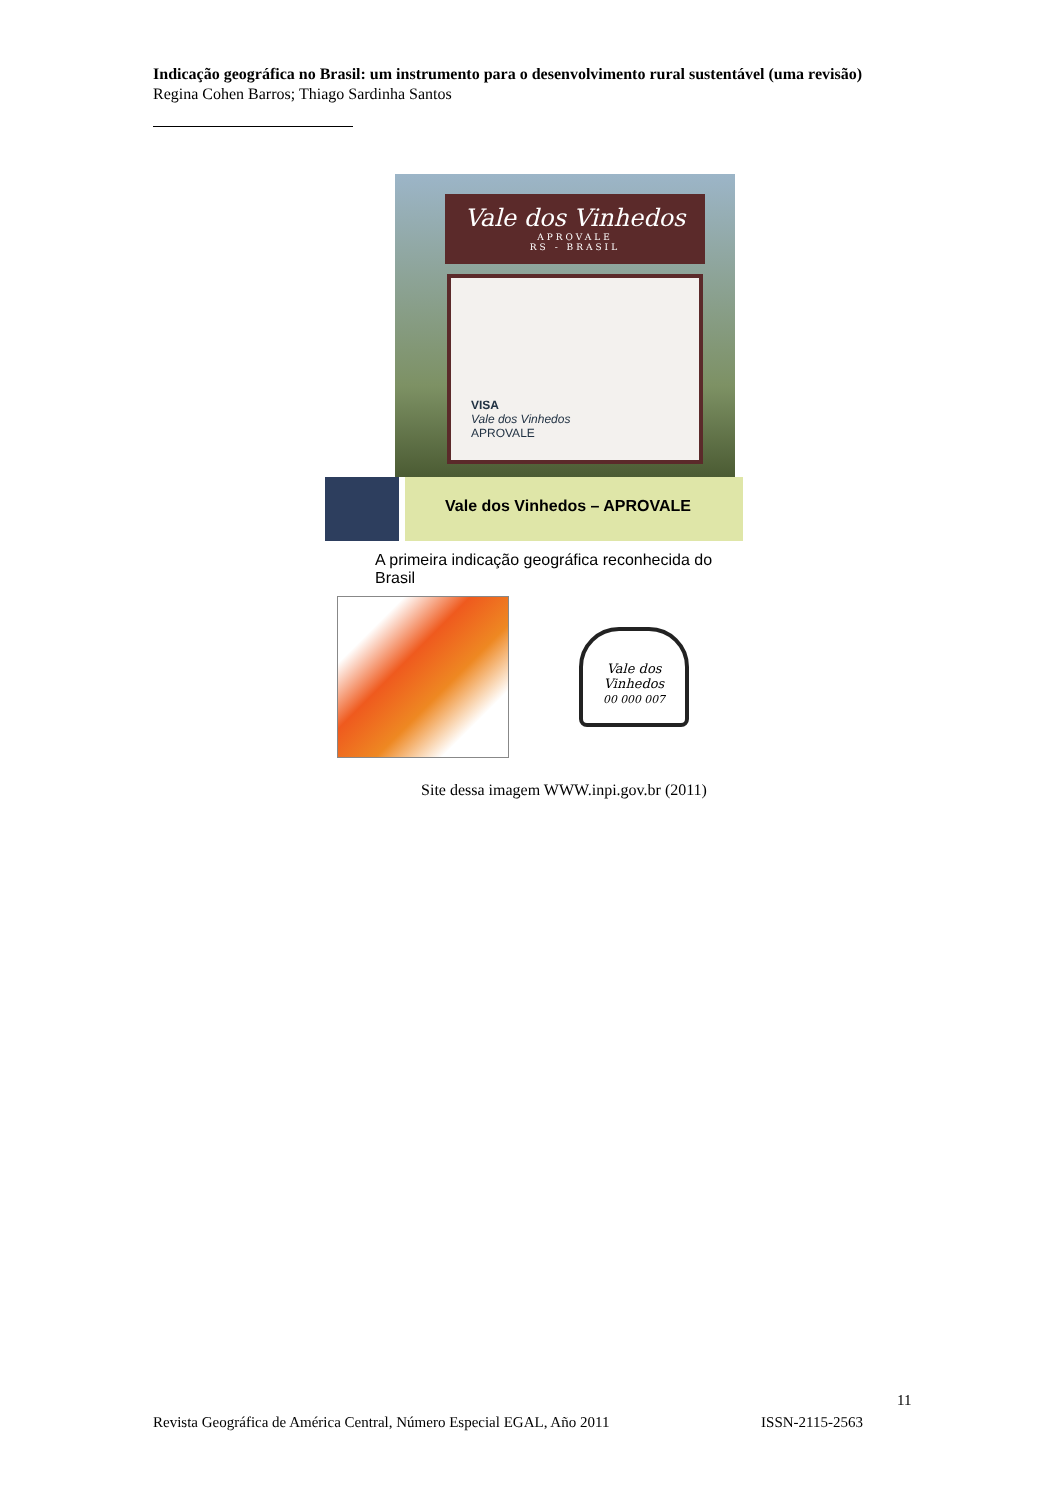Indicação geográfica no Brasil: um instrumento para o desenvolvimento rural sustentável (uma revisão)
Regina Cohen Barros; Thiago Sardinha Santos
Vale dos Vinhedos
APROVALE
RS - BRASIL
VISA
Vale dos Vinhedos
APROVALE
Vale dos Vinhedos – APROVALE
A primeira indicação geográfica reconhecida do Brasil
Vale dos Vinhedos
00 000 007
Site dessa imagem WWW.inpi.gov.br (2011)
11
Revista Geográfica de América Central, Número Especial EGAL, Año 2011 ISSN-2115-2563